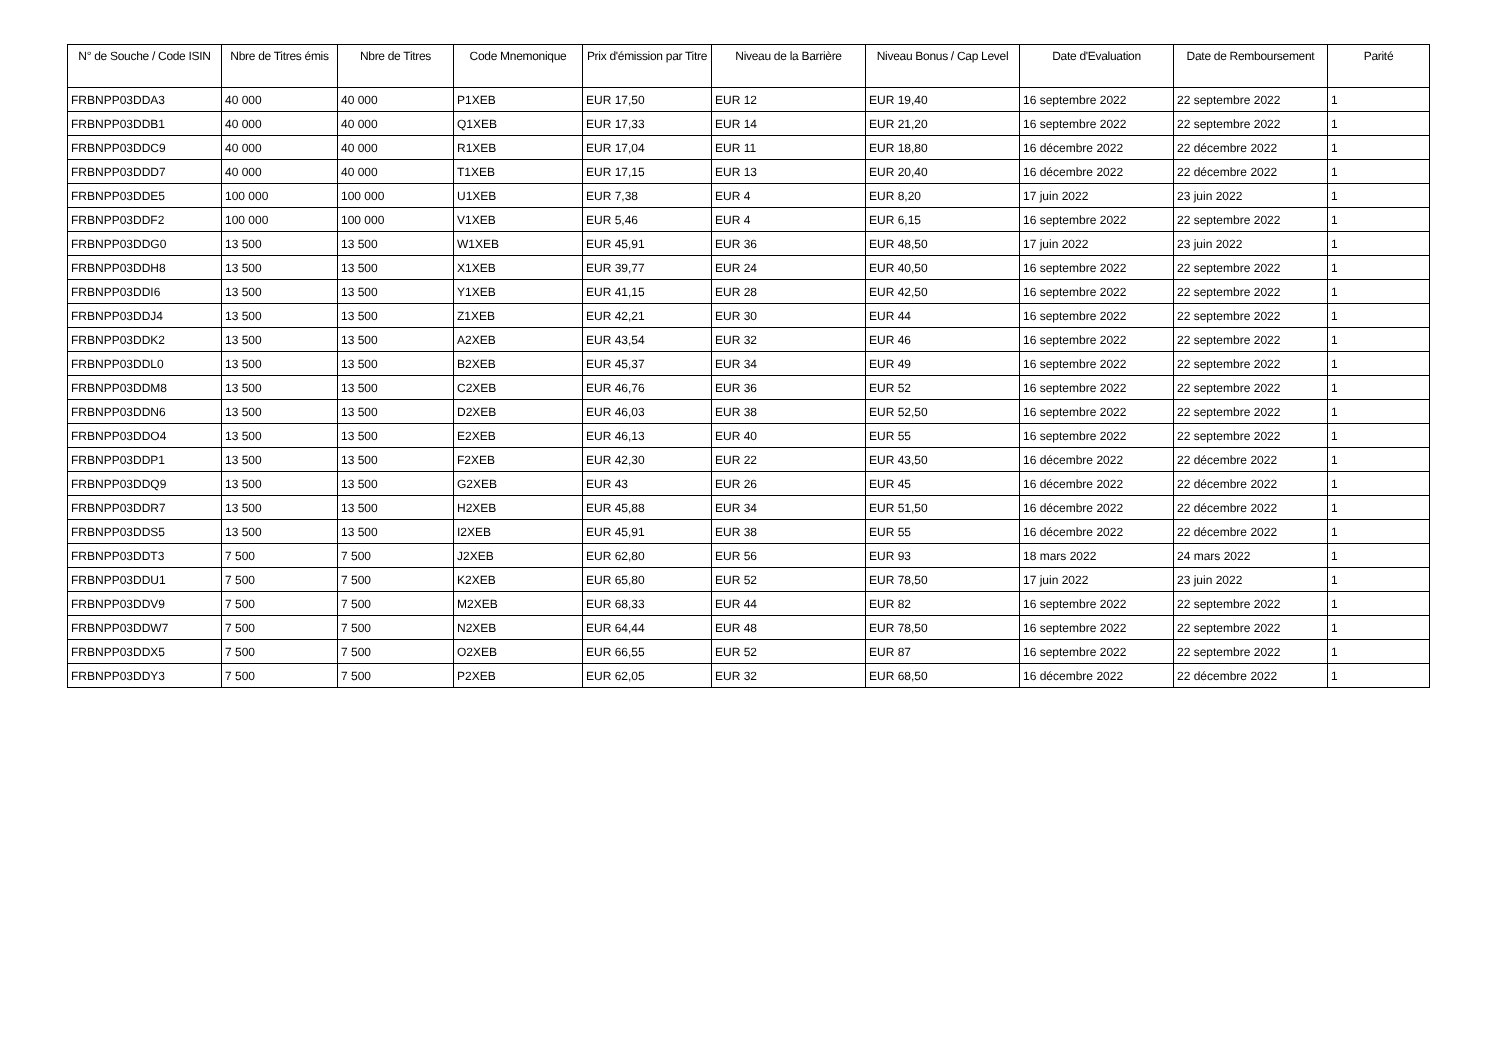| N° de Souche / Code ISIN | Nbre de Titres émis | Nbre de Titres | Code Mnemonique | Prix d'émission par Titre | Niveau de la Barrière | Niveau Bonus / Cap Level | Date d'Evaluation | Date de Remboursement | Parité |
| --- | --- | --- | --- | --- | --- | --- | --- | --- | --- |
| FRBNPP03DDA3 | 40 000 | 40 000 | P1XEB | EUR 17,50 | EUR 12 | EUR 19,40 | 16 septembre 2022 | 22 septembre 2022 | 1 |
| FRBNPP03DDB1 | 40 000 | 40 000 | Q1XEB | EUR 17,33 | EUR 14 | EUR 21,20 | 16 septembre 2022 | 22 septembre 2022 | 1 |
| FRBNPP03DDC9 | 40 000 | 40 000 | R1XEB | EUR 17,04 | EUR 11 | EUR 18,80 | 16 décembre 2022 | 22 décembre 2022 | 1 |
| FRBNPP03DDD7 | 40 000 | 40 000 | T1XEB | EUR 17,15 | EUR 13 | EUR 20,40 | 16 décembre 2022 | 22 décembre 2022 | 1 |
| FRBNPP03DDE5 | 100 000 | 100 000 | U1XEB | EUR 7,38 | EUR 4 | EUR 8,20 | 17 juin 2022 | 23 juin 2022 | 1 |
| FRBNPP03DDF2 | 100 000 | 100 000 | V1XEB | EUR 5,46 | EUR 4 | EUR 6,15 | 16 septembre 2022 | 22 septembre 2022 | 1 |
| FRBNPP03DDG0 | 13 500 | 13 500 | W1XEB | EUR 45,91 | EUR 36 | EUR 48,50 | 17 juin 2022 | 23 juin 2022 | 1 |
| FRBNPP03DDH8 | 13 500 | 13 500 | X1XEB | EUR 39,77 | EUR 24 | EUR 40,50 | 16 septembre 2022 | 22 septembre 2022 | 1 |
| FRBNPP03DDI6 | 13 500 | 13 500 | Y1XEB | EUR 41,15 | EUR 28 | EUR 42,50 | 16 septembre 2022 | 22 septembre 2022 | 1 |
| FRBNPP03DDJ4 | 13 500 | 13 500 | Z1XEB | EUR 42,21 | EUR 30 | EUR 44 | 16 septembre 2022 | 22 septembre 2022 | 1 |
| FRBNPP03DDK2 | 13 500 | 13 500 | A2XEB | EUR 43,54 | EUR 32 | EUR 46 | 16 septembre 2022 | 22 septembre 2022 | 1 |
| FRBNPP03DDL0 | 13 500 | 13 500 | B2XEB | EUR 45,37 | EUR 34 | EUR 49 | 16 septembre 2022 | 22 septembre 2022 | 1 |
| FRBNPP03DDM8 | 13 500 | 13 500 | C2XEB | EUR 46,76 | EUR 36 | EUR 52 | 16 septembre 2022 | 22 septembre 2022 | 1 |
| FRBNPP03DDN6 | 13 500 | 13 500 | D2XEB | EUR 46,03 | EUR 38 | EUR 52,50 | 16 septembre 2022 | 22 septembre 2022 | 1 |
| FRBNPP03DDO4 | 13 500 | 13 500 | E2XEB | EUR 46,13 | EUR 40 | EUR 55 | 16 septembre 2022 | 22 septembre 2022 | 1 |
| FRBNPP03DDP1 | 13 500 | 13 500 | F2XEB | EUR 42,30 | EUR 22 | EUR 43,50 | 16 décembre 2022 | 22 décembre 2022 | 1 |
| FRBNPP03DDQ9 | 13 500 | 13 500 | G2XEB | EUR 43 | EUR 26 | EUR 45 | 16 décembre 2022 | 22 décembre 2022 | 1 |
| FRBNPP03DDR7 | 13 500 | 13 500 | H2XEB | EUR 45,88 | EUR 34 | EUR 51,50 | 16 décembre 2022 | 22 décembre 2022 | 1 |
| FRBNPP03DDS5 | 13 500 | 13 500 | I2XEB | EUR 45,91 | EUR 38 | EUR 55 | 16 décembre 2022 | 22 décembre 2022 | 1 |
| FRBNPP03DDT3 | 7 500 | 7 500 | J2XEB | EUR 62,80 | EUR 56 | EUR 93 | 18 mars 2022 | 24 mars 2022 | 1 |
| FRBNPP03DDU1 | 7 500 | 7 500 | K2XEB | EUR 65,80 | EUR 52 | EUR 78,50 | 17 juin 2022 | 23 juin 2022 | 1 |
| FRBNPP03DDV9 | 7 500 | 7 500 | M2XEB | EUR 68,33 | EUR 44 | EUR 82 | 16 septembre 2022 | 22 septembre 2022 | 1 |
| FRBNPP03DDW7 | 7 500 | 7 500 | N2XEB | EUR 64,44 | EUR 48 | EUR 78,50 | 16 septembre 2022 | 22 septembre 2022 | 1 |
| FRBNPP03DDX5 | 7 500 | 7 500 | O2XEB | EUR 66,55 | EUR 52 | EUR 87 | 16 septembre 2022 | 22 septembre 2022 | 1 |
| FRBNPP03DDY3 | 7 500 | 7 500 | P2XEB | EUR 62,05 | EUR 32 | EUR 68,50 | 16 décembre 2022 | 22 décembre 2022 | 1 |